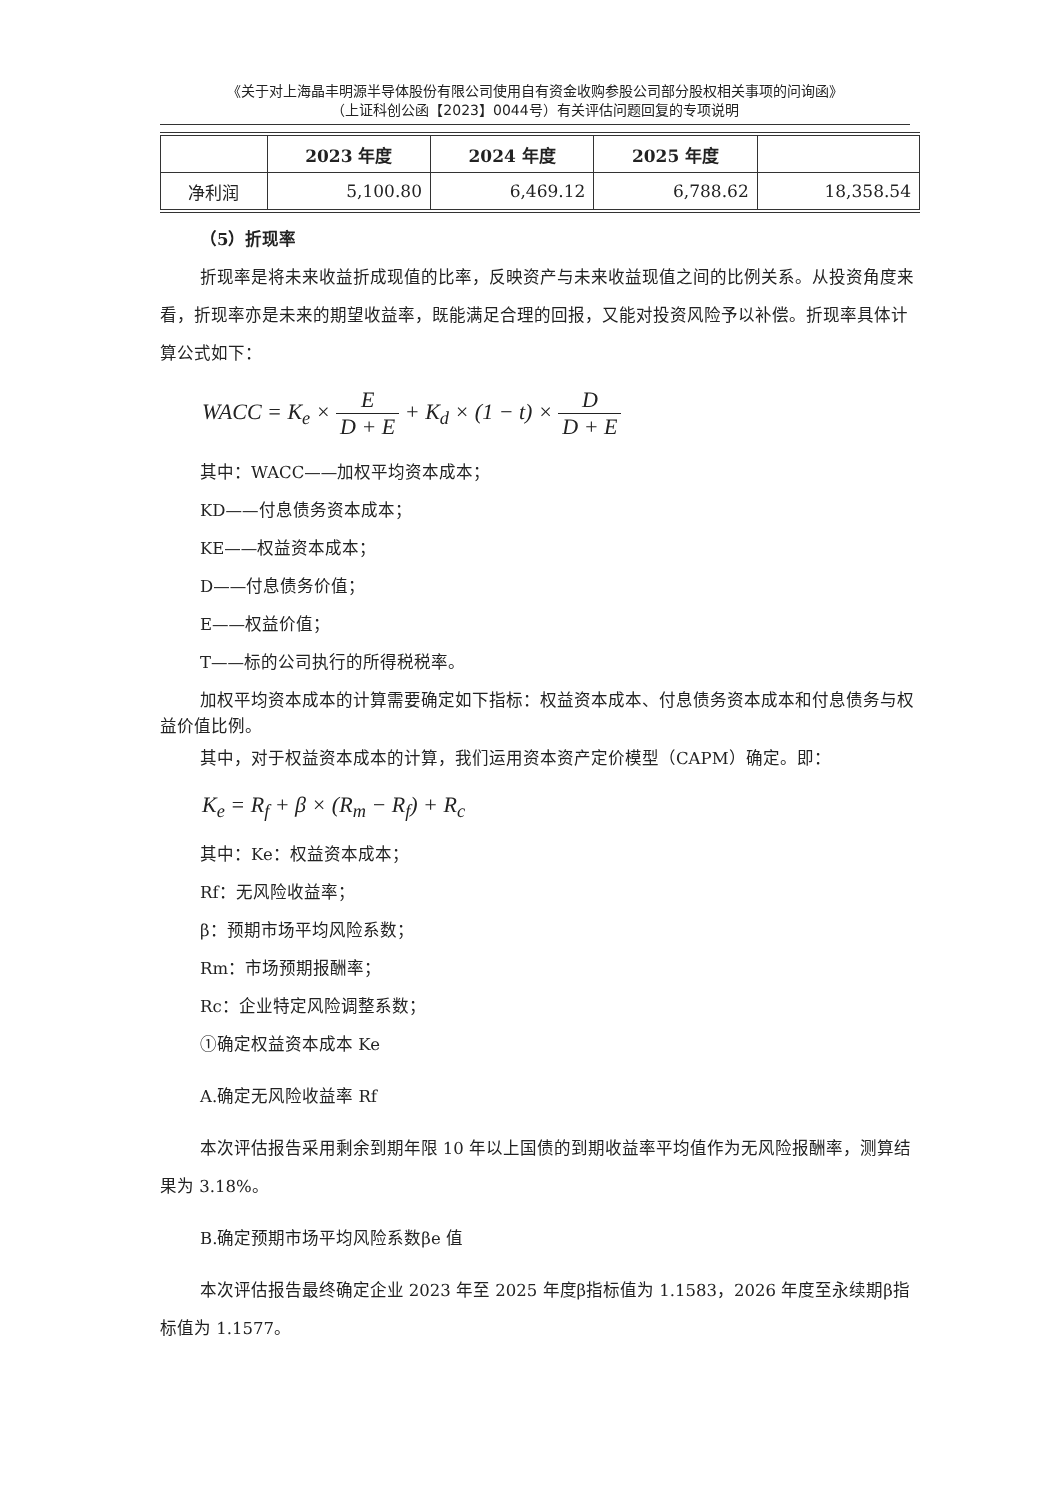《关于对上海晶丰明源半导体股份有限公司使用自有资金收购参股公司部分股权相关事项的问询函》
（上证科创公函【2023】0044号）有关评估问题回复的专项说明
| | 2023 年度 | 2024 年度 | 2025 年度 | |
| --- | --- | --- | --- | --- |
| 净利润 | 5,100.80 | 6,469.12 | 6,788.62 | 18,358.54 |
（5）折现率
折现率是将未来收益折成现值的比率，反映资产与未来收益现值之间的比例关系。从投资角度来看，折现率亦是未来的期望收益率，既能满足合理的回报，又能对投资风险予以补偿。折现率具体计算公式如下：
WACC = K<sub>e</sub> × E D + E + K<sub>d</sub> × (1 − t) × D D + E
其中：WACC——加权平均资本成本；
KD——付息债务资本成本；
KE——权益资本成本；
D——付息债务价值；
E——权益价值；
T——标的公司执行的所得税税率。
加权平均资本成本的计算需要确定如下指标：权益资本成本、付息债务资本成本和付息债务与权益价值比例。
其中，对于权益资本成本的计算，我们运用资本资产定价模型（CAPM）确定。即：
K<sub>e</sub> = R<sub>f</sub> + β × (R<sub>m</sub> − R<sub>f</sub>) + R<sub>c</sub>
其中：Ke：权益资本成本；
Rf：无风险收益率；
β：预期市场平均风险系数；
Rm：市场预期报酬率；
Rc：企业特定风险调整系数；
①确定权益资本成本 Ke
A.确定无风险收益率 Rf
本次评估报告采用剩余到期年限 10 年以上国债的到期收益率平均值作为无风险报酬率，测算结果为 3.18%。
B.确定预期市场平均风险系数βe 值
本次评估报告最终确定企业 2023 年至 2025 年度β指标值为 1.1583，2026 年度至永续期β指标值为 1.1577。